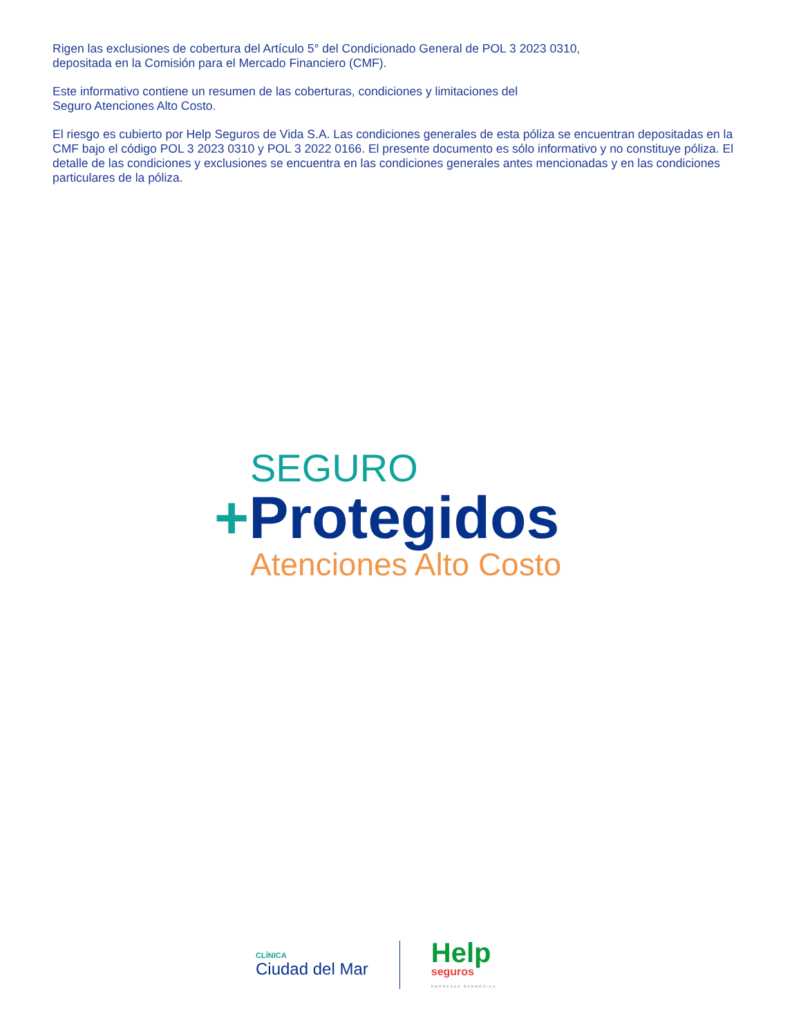Rigen las exclusiones de cobertura del Artículo 5° del Condicionado General de POL 3 2023 0310,
depositada en la Comisión para el Mercado Financiero (CMF).
Este informativo contiene un resumen de las coberturas, condiciones y limitaciones del
Seguro Atenciones Alto Costo.
El riesgo es cubierto por Help Seguros de Vida S.A. Las condiciones generales de esta póliza se encuentran depositadas en la CMF bajo el código POL 3 2023 0310 y POL 3 2022 0166. El presente documento es sólo informativo y no constituye póliza. El detalle de las condiciones y exclusiones se encuentra en las condiciones generales antes mencionadas y en las condiciones particulares de la póliza.
SEGURO
+Protegidos
Atenciones Alto Costo
CLÍNICA
Ciudad del Mar
Help
seguros
EMPRESAS BANMÉDICA